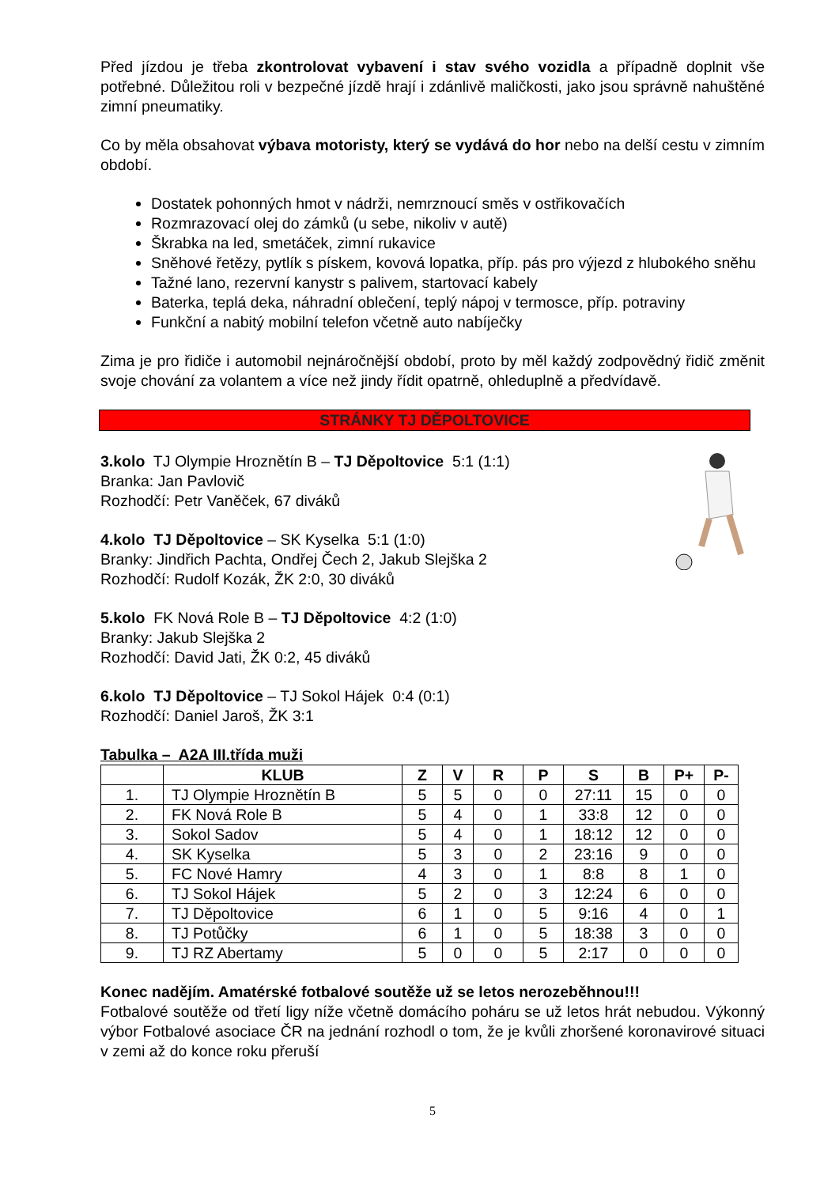Před jízdou je třeba zkontrolovat vybavení i stav svého vozidla a případně doplnit vše potřebné. Důležitou roli v bezpečné jízdě hrají i zdánlivě maličkosti, jako jsou správně nahuštěné zimní pneumatiky.
Co by měla obsahovat výbava motoristy, který se vydává do hor nebo na delší cestu v zimním období.
Dostatek pohonných hmot v nádrži, nemrznoucí směs v ostřikovačích
Rozmrazovací olej do zámků (u sebe, nikoliv v autě)
Škrabka na led, smetáček, zimní rukavice
Sněhové řetězy, pytlík s pískem, kovová lopatka, příp. pás pro výjezd z hlubokého sněhu
Tažné lano, rezervní kanystr s palivem, startovací kabely
Baterka, teplá deka, náhradní oblečení, teplý nápoj v termosce, příp. potraviny
Funkční a nabitý mobilní telefon včetně auto nabíječky
Zima je pro řidiče i automobil nejnáročnější období, proto by měl každý zodpovědný řidič změnit svoje chování za volantem a více než jindy řídit opatrně, ohleduplně a předvídavě.
STRÁNKY TJ DĚPOLTOVICE
3.kolo TJ Olympie Hroznětín B – TJ Děpoltovice 5:1 (1:1)
Branka: Jan Pavlovič
Rozhodčí: Petr Vaněček, 67 diváků
4.kolo TJ Děpoltovice – SK Kyselka 5:1 (1:0)
Branky: Jindřich Pachta, Ondřej Čech 2, Jakub Slejška 2
Rozhodčí: Rudolf Kozák, ŽK 2:0, 30 diváků
5.kolo FK Nová Role B – TJ Děpoltovice 4:2 (1:0)
Branky: Jakub Slejška 2
Rozhodčí: David Jati, ŽK 0:2, 45 diváků
6.kolo TJ Děpoltovice – TJ Sokol Hájek 0:4 (0:1)
Rozhodčí: Daniel Jaroš, ŽK 3:1
Tabulka – A2A III.třída muži
| | KLUB | Z | V | R | P | S | B | P+ | P- |
| --- | --- | --- | --- | --- | --- | --- | --- | --- | --- |
| 1. | TJ Olympie Hroznětín B | 5 | 5 | 0 | 0 | 27:11 | 15 | 0 | 0 |
| 2. | FK Nová Role B | 5 | 4 | 0 | 1 | 33:8 | 12 | 0 | 0 |
| 3. | Sokol Sadov | 5 | 4 | 0 | 1 | 18:12 | 12 | 0 | 0 |
| 4. | SK Kyselka | 5 | 3 | 0 | 2 | 23:16 | 9 | 0 | 0 |
| 5. | FC Nové Hamry | 4 | 3 | 0 | 1 | 8:8 | 8 | 1 | 0 |
| 6. | TJ Sokol Hájek | 5 | 2 | 0 | 3 | 12:24 | 6 | 0 | 0 |
| 7. | TJ Děpoltovice | 6 | 1 | 0 | 5 | 9:16 | 4 | 0 | 1 |
| 8. | TJ Potůčky | 6 | 1 | 0 | 5 | 18:38 | 3 | 0 | 0 |
| 9. | TJ RZ Abertamy | 5 | 0 | 0 | 5 | 2:17 | 0 | 0 | 0 |
Konec nadějím. Amatérské fotbalové soutěže už se letos nerozeběhnou!!!
Fotbalové soutěže od třetí ligy níže včetně domácího poháru se už letos hrát nebudou. Výkonný výbor Fotbalové asociace ČR na jednání rozhodl o tom, že je kvůli zhoršené koronavirové situaci v zemi až do konce roku přeruší
5